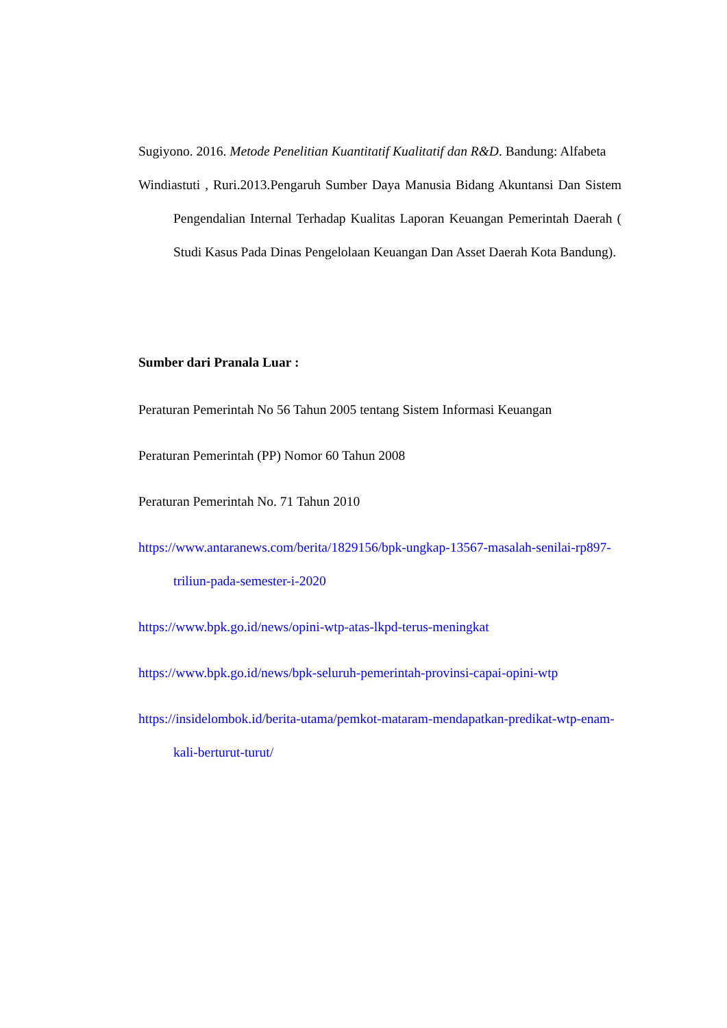Sugiyono. 2016. Metode Penelitian Kuantitatif Kualitatif dan R&D. Bandung: Alfabeta
Windiastuti , Ruri.2013.Pengaruh Sumber Daya Manusia Bidang Akuntansi Dan Sistem Pengendalian Internal Terhadap Kualitas Laporan Keuangan Pemerintah Daerah ( Studi Kasus Pada Dinas Pengelolaan Keuangan Dan Asset Daerah Kota Bandung).
Sumber dari Pranala Luar :
Peraturan Pemerintah No 56 Tahun 2005 tentang Sistem Informasi Keuangan
Peraturan Pemerintah (PP) Nomor 60 Tahun 2008
Peraturan Pemerintah No. 71 Tahun 2010
https://www.antaranews.com/berita/1829156/bpk-ungkap-13567-masalah-senilai-rp897-triliun-pada-semester-i-2020
https://www.bpk.go.id/news/opini-wtp-atas-lkpd-terus-meningkat
https://www.bpk.go.id/news/bpk-seluruh-pemerintah-provinsi-capai-opini-wtp
https://insidelombok.id/berita-utama/pemkot-mataram-mendapatkan-predikat-wtp-enam-kali-berturut-turut/